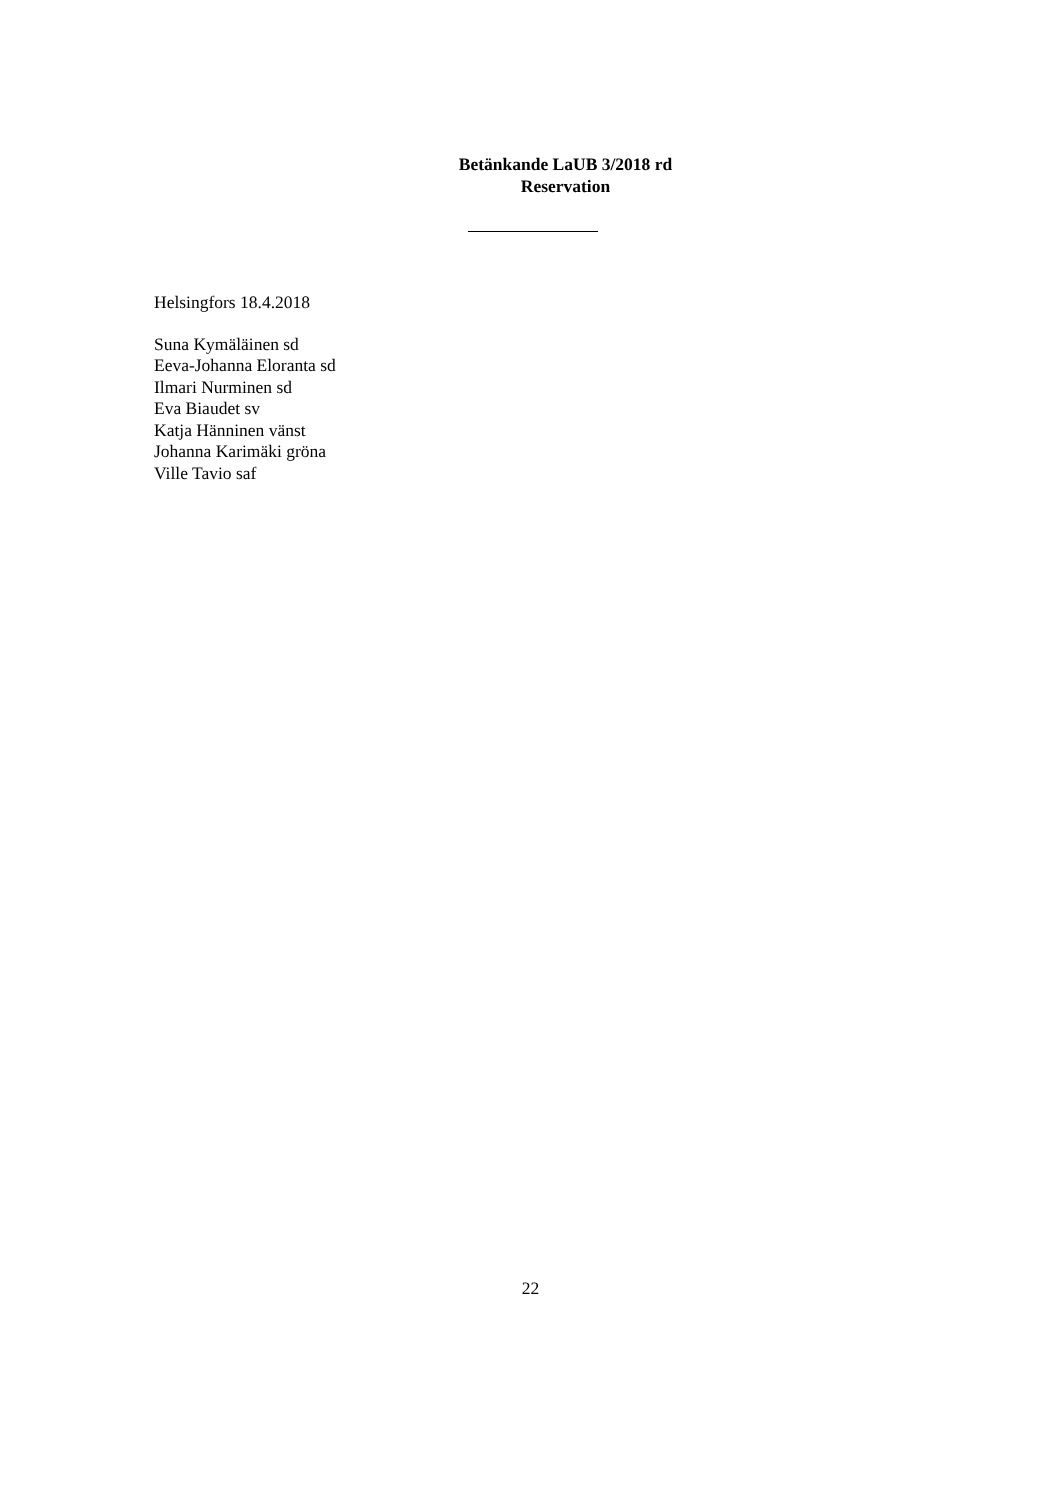Betänkande LaUB 3/2018 rd
Reservation
Helsingfors 18.4.2018
Suna Kymäläinen sd
Eeva-Johanna Eloranta sd
Ilmari Nurminen sd
Eva Biaudet sv
Katja Hänninen vänst
Johanna Karimäki gröna
Ville Tavio saf
22